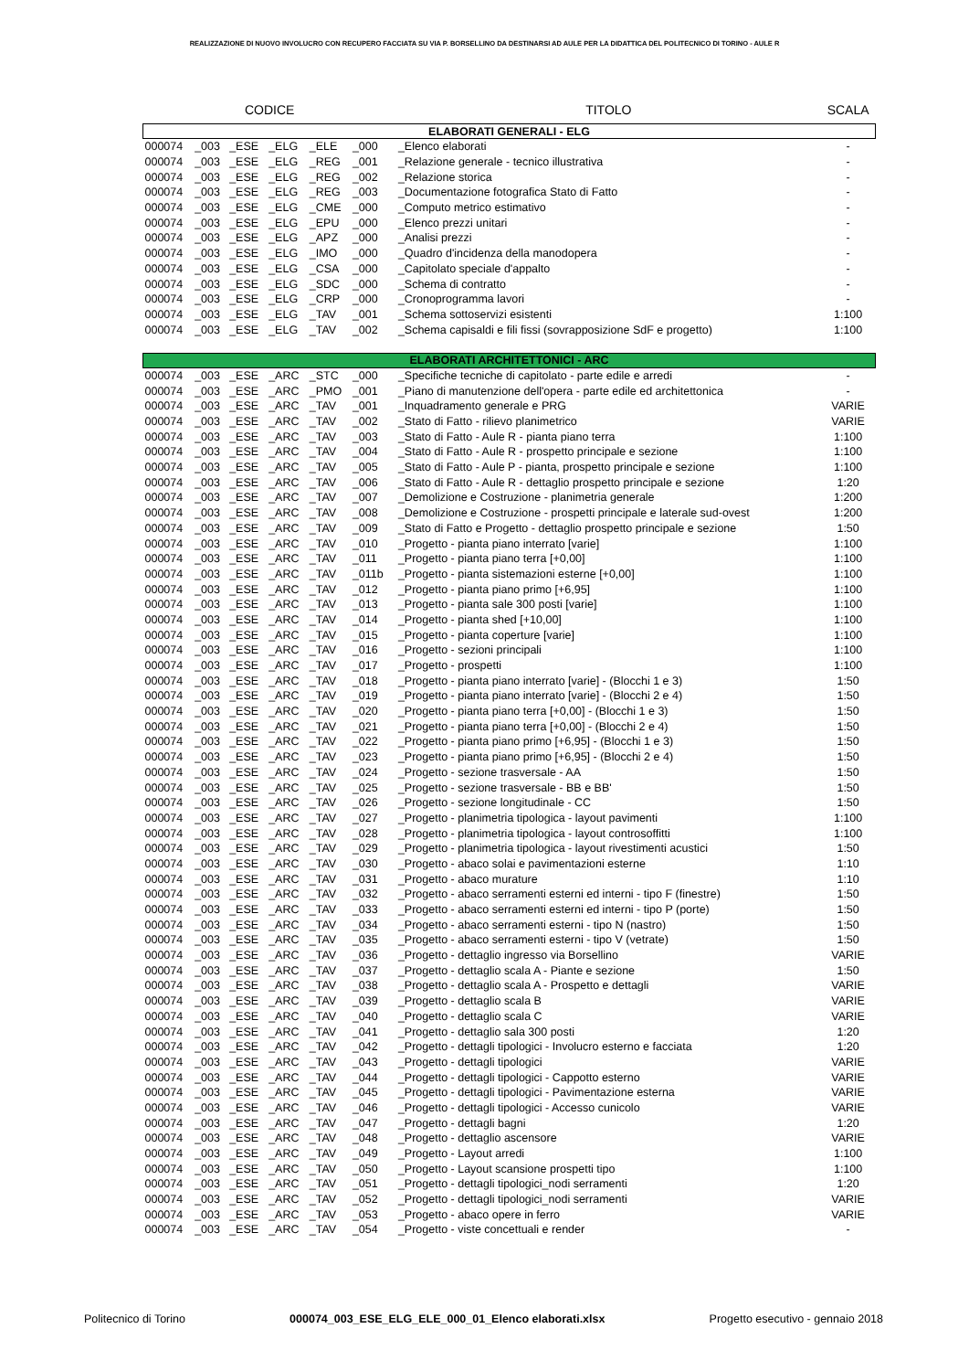REALIZZAZIONE DI NUOVO INVOLUCRO CON RECUPERO FACCIATA SU VIA P. BORSELLINO DA DESTINARSI AD AULE PER LA DIDATTICA DEL POLITECNICO DI TORINO - AULE R
| CODICE | | | | | | | TITOLO | SCALA |
| --- | --- | --- | --- | --- | --- | --- | --- | --- |
| ELABORATI GENERALI - ELG | | | | | | | | |
| 000074 | _003 | _ESE | _ELG | _ELE | _000 | | _Elenco elaborati | - |
| 000074 | _003 | _ESE | _ELG | _REG | _001 | | _Relazione generale - tecnico illustrativa | - |
| 000074 | _003 | _ESE | _ELG | _REG | _002 | | _Relazione storica | - |
| 000074 | _003 | _ESE | _ELG | _REG | _003 | | _Documentazione fotografica Stato di Fatto | - |
| 000074 | _003 | _ESE | _ELG | _CME | _000 | | _Computo metrico estimativo | - |
| 000074 | _003 | _ESE | _ELG | _EPU | _000 | | _Elenco prezzi unitari | - |
| 000074 | _003 | _ESE | _ELG | _APZ | _000 | | _Analisi prezzi | - |
| 000074 | _003 | _ESE | _ELG | _IMO | _000 | | _Quadro d'incidenza della manodopera | - |
| 000074 | _003 | _ESE | _ELG | _CSA | _000 | | _Capitolato speciale d'appalto | - |
| 000074 | _003 | _ESE | _ELG | _SDC | _000 | | _Schema di contratto | - |
| 000074 | _003 | _ESE | _ELG | _CRP | _000 | | _Cronoprogramma lavori | - |
| 000074 | _003 | _ESE | _ELG | _TAV | _001 | | _Schema sottoservizi esistenti | 1:100 |
| 000074 | _003 | _ESE | _ELG | _TAV | _002 | | _Schema capisaldi e fili fissi (sovrapposizione SdF e progetto) | 1:100 |
| ELABORATI ARCHITETTONICI - ARC | | | | | | | | |
| 000074 | _003 | _ESE | _ARC | _STC | _000 | | _Specifiche tecniche di capitolato - parte edile e arredi | - |
| 000074 | _003 | _ESE | _ARC | _PMO | _001 | | _Piano di manutenzione dell'opera - parte edile ed architettonica | - |
| 000074 | _003 | _ESE | _ARC | _TAV | _001 | | _Inquadramento generale e PRG | VARIE |
| 000074 | _003 | _ESE | _ARC | _TAV | _002 | | _Stato di Fatto - rilievo planimetrico | VARIE |
| 000074 | _003 | _ESE | _ARC | _TAV | _003 | | _Stato di Fatto - Aule R - pianta piano terra | 1:100 |
| 000074 | _003 | _ESE | _ARC | _TAV | _004 | | _Stato di Fatto - Aule R - prospetto principale e sezione | 1:100 |
| 000074 | _003 | _ESE | _ARC | _TAV | _005 | | _Stato di Fatto - Aule P - pianta, prospetto principale e sezione | 1:100 |
| 000074 | _003 | _ESE | _ARC | _TAV | _006 | | _Stato di Fatto - Aule R - dettaglio prospetto principale e sezione | 1:20 |
| 000074 | _003 | _ESE | _ARC | _TAV | _007 | | _Demolizione e Costruzione - planimetria generale | 1:200 |
| 000074 | _003 | _ESE | _ARC | _TAV | _008 | | _Demolizione e Costruzione - prospetti principale e laterale sud-ovest | 1:200 |
| 000074 | _003 | _ESE | _ARC | _TAV | _009 | | _Stato di Fatto e Progetto - dettaglio prospetto principale e sezione | 1:50 |
| 000074 | _003 | _ESE | _ARC | _TAV | _010 | | _Progetto - pianta piano interrato [varie] | 1:100 |
| 000074 | _003 | _ESE | _ARC | _TAV | _011 | | _Progetto - pianta piano terra [+0,00] | 1:100 |
| 000074 | _003 | _ESE | _ARC | _TAV | _011b | | _Progetto - pianta sistemazioni esterne [+0,00] | 1:100 |
| 000074 | _003 | _ESE | _ARC | _TAV | _012 | | _Progetto - pianta piano primo [+6,95] | 1:100 |
| 000074 | _003 | _ESE | _ARC | _TAV | _013 | | _Progetto - pianta sale 300 posti [varie] | 1:100 |
| 000074 | _003 | _ESE | _ARC | _TAV | _014 | | _Progetto - pianta shed [+10,00] | 1:100 |
| 000074 | _003 | _ESE | _ARC | _TAV | _015 | | _Progetto - pianta coperture [varie] | 1:100 |
| 000074 | _003 | _ESE | _ARC | _TAV | _016 | | _Progetto - sezioni principali | 1:100 |
| 000074 | _003 | _ESE | _ARC | _TAV | _017 | | _Progetto - prospetti | 1:100 |
| 000074 | _003 | _ESE | _ARC | _TAV | _018 | | _Progetto - pianta piano interrato [varie] - (Blocchi 1 e 3) | 1:50 |
| 000074 | _003 | _ESE | _ARC | _TAV | _019 | | _Progetto - pianta piano interrato [varie] - (Blocchi 2 e 4) | 1:50 |
| 000074 | _003 | _ESE | _ARC | _TAV | _020 | | _Progetto - pianta piano terra [+0,00] - (Blocchi 1 e 3) | 1:50 |
| 000074 | _003 | _ESE | _ARC | _TAV | _021 | | _Progetto - pianta piano terra [+0,00] - (Blocchi 2 e 4) | 1:50 |
| 000074 | _003 | _ESE | _ARC | _TAV | _022 | | _Progetto - pianta piano primo [+6,95] - (Blocchi 1 e 3) | 1:50 |
| 000074 | _003 | _ESE | _ARC | _TAV | _023 | | _Progetto - pianta piano primo [+6,95] - (Blocchi 2 e 4) | 1:50 |
| 000074 | _003 | _ESE | _ARC | _TAV | _024 | | _Progetto - sezione trasversale - AA | 1:50 |
| 000074 | _003 | _ESE | _ARC | _TAV | _025 | | _Progetto - sezione trasversale - BB e BB' | 1:50 |
| 000074 | _003 | _ESE | _ARC | _TAV | _026 | | _Progetto - sezione longitudinale - CC | 1:50 |
| 000074 | _003 | _ESE | _ARC | _TAV | _027 | | _Progetto - planimetria tipologica - layout pavimenti | 1:100 |
| 000074 | _003 | _ESE | _ARC | _TAV | _028 | | _Progetto - planimetria tipologica - layout controsoffitti | 1:100 |
| 000074 | _003 | _ESE | _ARC | _TAV | _029 | | _Progetto - planimetria tipologica - layout rivestimenti acustici | 1:50 |
| 000074 | _003 | _ESE | _ARC | _TAV | _030 | | _Progetto - abaco solai e pavimentazioni esterne | 1:10 |
| 000074 | _003 | _ESE | _ARC | _TAV | _031 | | _Progetto - abaco murature | 1:10 |
| 000074 | _003 | _ESE | _ARC | _TAV | _032 | | _Progetto - abaco serramenti esterni ed interni - tipo F (finestre) | 1:50 |
| 000074 | _003 | _ESE | _ARC | _TAV | _033 | | _Progetto - abaco serramenti esterni ed interni - tipo P (porte) | 1:50 |
| 000074 | _003 | _ESE | _ARC | _TAV | _034 | | _Progetto - abaco serramenti esterni - tipo N (nastro) | 1:50 |
| 000074 | _003 | _ESE | _ARC | _TAV | _035 | | _Progetto - abaco serramenti esterni - tipo V (vetrate) | 1:50 |
| 000074 | _003 | _ESE | _ARC | _TAV | _036 | | _Progetto - dettaglio ingresso via Borsellino | VARIE |
| 000074 | _003 | _ESE | _ARC | _TAV | _037 | | _Progetto - dettaglio scala A - Piante e sezione | 1:50 |
| 000074 | _003 | _ESE | _ARC | _TAV | _038 | | _Progetto - dettaglio scala A - Prospetto e dettagli | VARIE |
| 000074 | _003 | _ESE | _ARC | _TAV | _039 | | _Progetto - dettaglio scala B | VARIE |
| 000074 | _003 | _ESE | _ARC | _TAV | _040 | | _Progetto - dettaglio scala C | VARIE |
| 000074 | _003 | _ESE | _ARC | _TAV | _041 | | _Progetto - dettaglio sala 300 posti | 1:20 |
| 000074 | _003 | _ESE | _ARC | _TAV | _042 | | _Progetto - dettagli tipologici - Involucro esterno e facciata | 1:20 |
| 000074 | _003 | _ESE | _ARC | _TAV | _043 | | _Progetto - dettagli tipologici | VARIE |
| 000074 | _003 | _ESE | _ARC | _TAV | _044 | | _Progetto - dettagli tipologici - Cappotto esterno | VARIE |
| 000074 | _003 | _ESE | _ARC | _TAV | _045 | | _Progetto - dettagli tipologici - Pavimentazione esterna | VARIE |
| 000074 | _003 | _ESE | _ARC | _TAV | _046 | | _Progetto - dettagli tipologici - Accesso cunicolo | VARIE |
| 000074 | _003 | _ESE | _ARC | _TAV | _047 | | _Progetto - dettagli bagni | 1:20 |
| 000074 | _003 | _ESE | _ARC | _TAV | _048 | | _Progetto - dettaglio ascensore | VARIE |
| 000074 | _003 | _ESE | _ARC | _TAV | _049 | | _Progetto - Layout arredi | 1:100 |
| 000074 | _003 | _ESE | _ARC | _TAV | _050 | | _Progetto - Layout scansione prospetti tipo | 1:100 |
| 000074 | _003 | _ESE | _ARC | _TAV | _051 | | _Progetto - dettagli tipologici_nodi serramenti | 1:20 |
| 000074 | _003 | _ESE | _ARC | _TAV | _052 | | _Progetto - dettagli tipologici_nodi serramenti | VARIE |
| 000074 | _003 | _ESE | _ARC | _TAV | _053 | | _Progetto - abaco opere in ferro | VARIE |
| 000074 | _003 | _ESE | _ARC | _TAV | _054 | | _Progetto - viste concettuali e render | - |
Politecnico di Torino 000074_003_ESE_ELG_ELE_000_01_Elenco elaborati.xlsx Progetto esecutivo - gennaio 2018